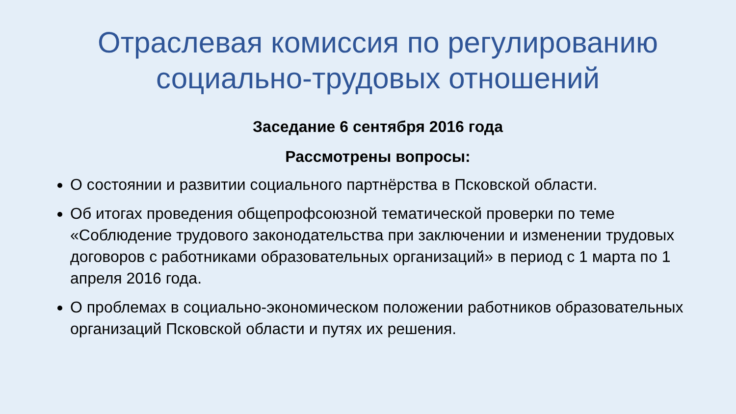Отраслевая комиссия по регулированию социально-трудовых отношений
Заседание 6 сентября 2016 года
Рассмотрены вопросы:
О состоянии и развитии социального партнёрства в Псковской области.
Об итогах проведения общепрофсоюзной тематической проверки по теме «Соблюдение трудового законодательства при заключении и изменении трудовых договоров с работниками образовательных организаций» в период с 1 марта по 1 апреля 2016 года.
О проблемах в социально-экономическом положении работников образовательных организаций Псковской области и путях их решения.